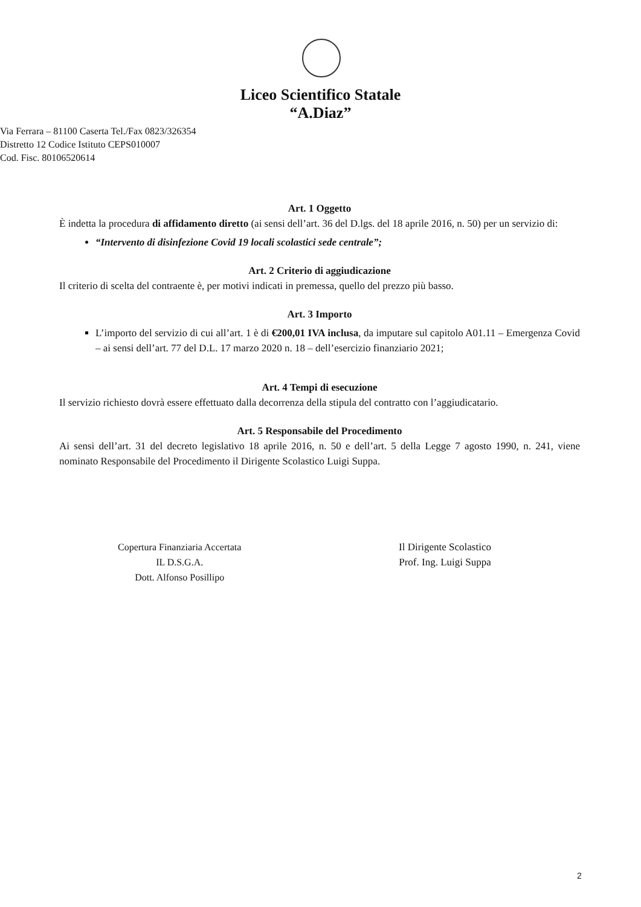Liceo Scientifico Statale
“A.Diaz”
Via Ferrara – 81100 Caserta Tel./Fax 0823/326354
Distretto 12 Codice Istituto CEPS010007
Cod. Fisc. 80106520614
Art. 1 Oggetto
È indetta la procedura di affidamento diretto (ai sensi dell’art. 36 del D.lgs. del 18 aprile 2016, n. 50) per un servizio di:
“Intervento di disinfezione Covid 19 locali scolastici sede centrale”;
Art. 2 Criterio di aggiudicazione
Il criterio di scelta del contraente è, per motivi indicati in premessa, quello del prezzo più basso.
Art. 3 Importo
L’importo del servizio di cui all’art. 1 è di €200,01 IVA inclusa, da imputare sul capitolo A01.11 – Emergenza Covid – ai sensi dell’art. 77 del D.L. 17 marzo 2020 n. 18 – dell’esercizio finanziario 2021;
Art. 4 Tempi di esecuzione
Il servizio richiesto dovrà essere effettuato dalla decorrenza della stipula del contratto con l’aggiudicatario.
Art. 5 Responsabile del Procedimento
Ai sensi dell’art. 31 del decreto legislativo 18 aprile 2016, n. 50 e dell’art. 5 della Legge 7 agosto 1990, n. 241, viene nominato Responsabile del Procedimento il Dirigente Scolastico Luigi Suppa.
Copertura Finanziaria Accertata
IL D.S.G.A.
Dott. Alfonso Posillipo
Il Dirigente Scolastico
Prof. Ing. Luigi Suppa
2